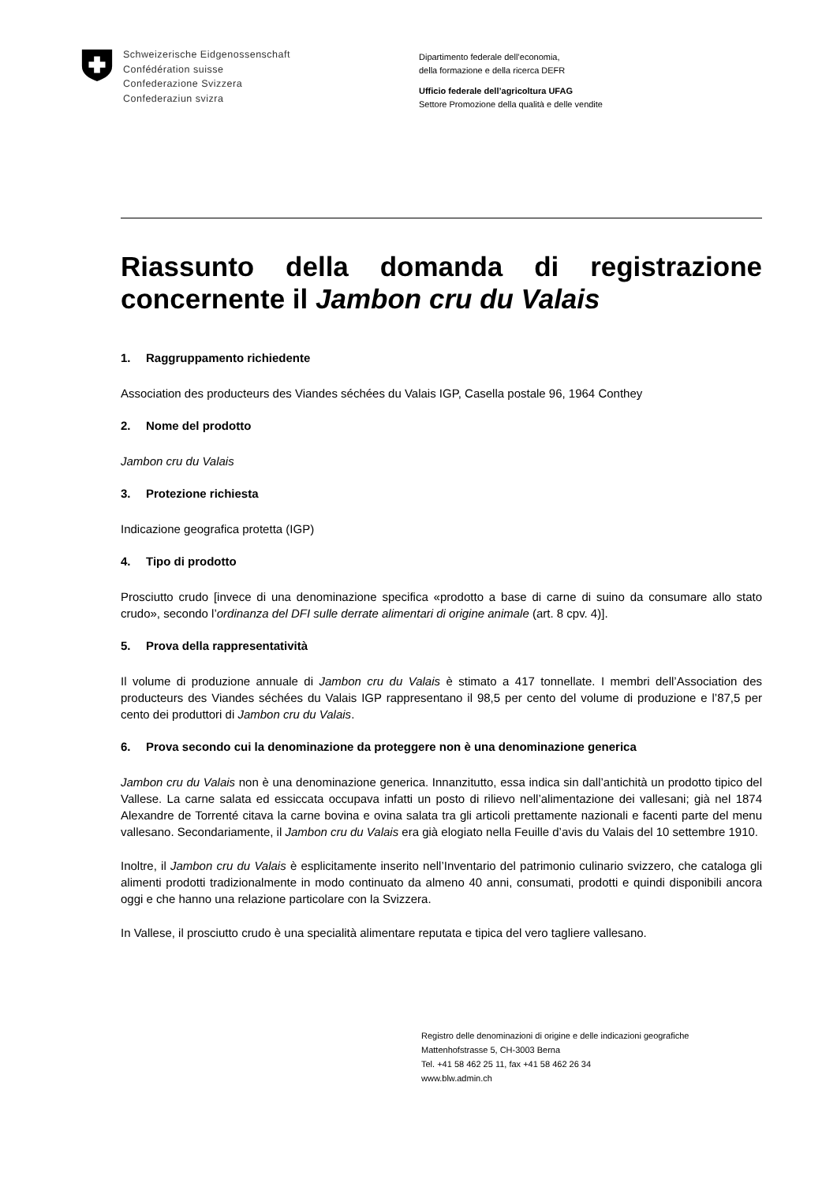Schweizerische Eidgenossenschaft
Confédération suisse
Confederazione Svizzera
Confederaziun svizra
Dipartimento federale dell’economia,
della formazione e della ricerca DEFR
Ufficio federale dell’agricoltura UFAG
Settore Promozione della qualità e delle vendite
Riassunto della domanda di registrazione concernente il Jambon cru du Valais
1. Raggruppamento richiedente
Association des producteurs des Viandes séchées du Valais IGP, Casella postale 96, 1964 Conthey
2. Nome del prodotto
Jambon cru du Valais
3. Protezione richiesta
Indicazione geografica protetta (IGP)
4. Tipo di prodotto
Prosciutto crudo [invece di una denominazione specifica «prodotto a base di carne di suino da consumare allo stato crudo», secondo l’ordinanza del DFI sulle derrate alimentari di origine animale (art. 8 cpv. 4)].
5. Prova della rappresentatività
Il volume di produzione annuale di Jambon cru du Valais è stimato a 417 tonnellate. I membri dell’Association des producteurs des Viandes séchées du Valais IGP rappresentano il 98,5 per cento del volume di produzione e l’87,5 per cento dei produttori di Jambon cru du Valais.
6. Prova secondo cui la denominazione da proteggere non è una denominazione generica
Jambon cru du Valais non è una denominazione generica. Innanzitutto, essa indica sin dall’antichità un prodotto tipico del Vallese. La carne salata ed essiccata occupava infatti un posto di rilievo nell’alimentazione dei vallesani; già nel 1874 Alexandre de Torrenté citava la carne bovina e ovina salata tra gli articoli prettamente nazionali e facenti parte del menu vallesano. Secondariamente, il Jambon cru du Valais era già elogiato nella Feuille d’avis du Valais del 10 settembre 1910.
Inoltre, il Jambon cru du Valais è esplicitamente inserito nell’Inventario del patrimonio culinario svizzero, che cataloga gli alimenti prodotti tradizionalmente in modo continuato da almeno 40 anni, consumati, prodotti e quindi disponibili ancora oggi e che hanno una relazione particolare con la Svizzera.
In Vallese, il prosciutto crudo è una specialità alimentare reputata e tipica del vero tagliere vallesano.
Registro delle denominazioni di origine e delle indicazioni geografiche
Mattenhofstrasse 5, CH-3003 Berna
Tel. +41 58 462 25 11, fax +41 58 462 26 34
www.blw.admin.ch